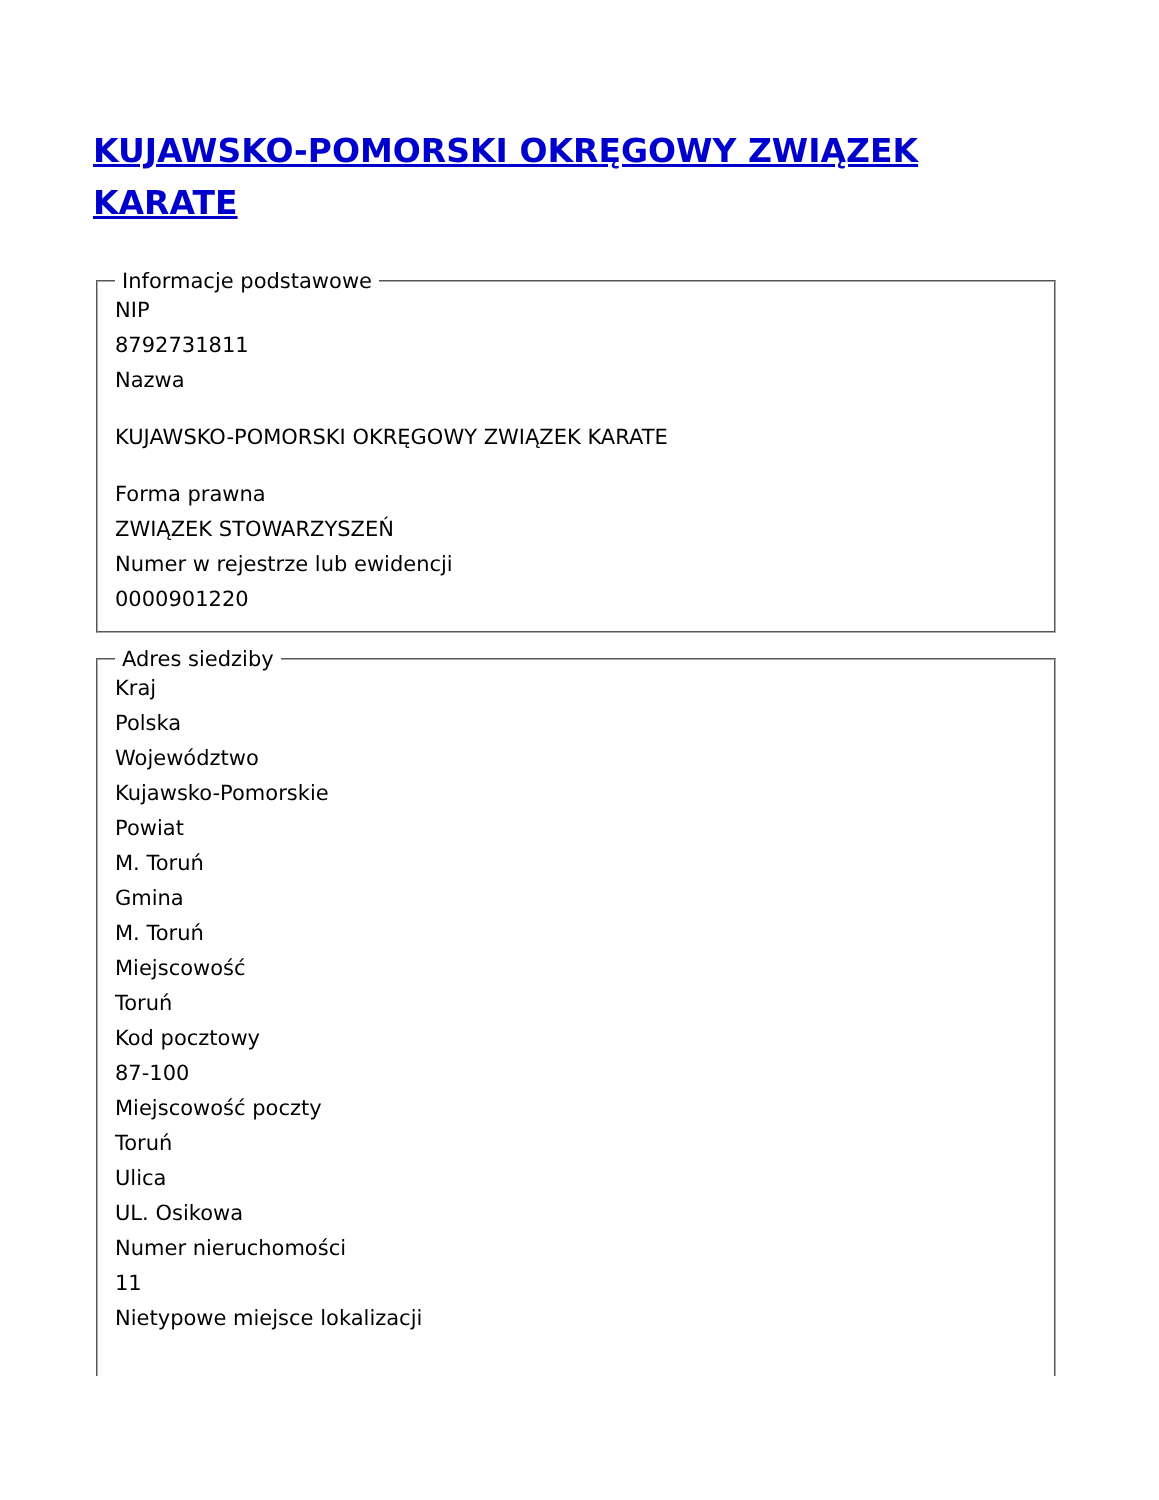KUJAWSKO-POMORSKI OKRĘGOWY ZWIĄZEK KARATE
Informacje podstawowe
NIP
8792731811
Nazwa
KUJAWSKO-POMORSKI OKRĘGOWY ZWIĄZEK KARATE
Forma prawna
ZWIĄZEK STOWARZYSZEŃ
Numer w rejestrze lub ewidencji
0000901220
Adres siedziby
Kraj
Polska
Województwo
Kujawsko-Pomorskie
Powiat
M. Toruń
Gmina
M. Toruń
Miejscowość
Toruń
Kod pocztowy
87-100
Miejscowość poczty
Toruń
Ulica
UL. Osikowa
Numer nieruchomości
11
Nietypowe miejsce lokalizacji